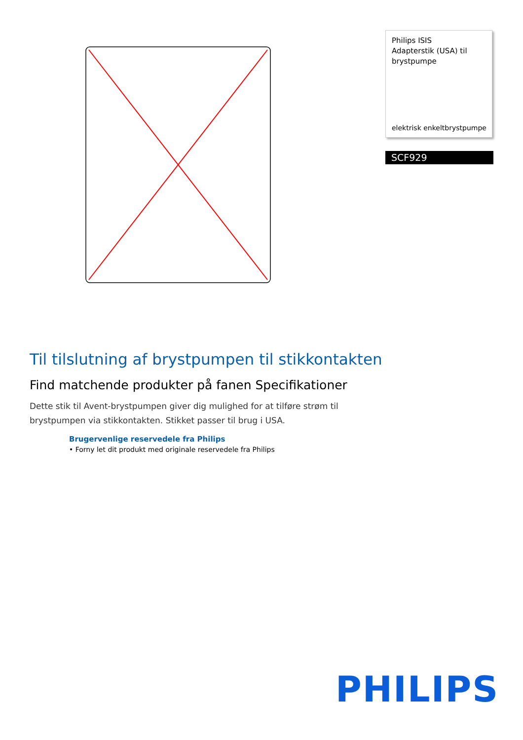Philips ISIS
Adapterstik (USA) til brystpumpe
elektrisk enkeltbrystpumpe
SCF929
Til tilslutning af brystpumpen til stikkontakten
Find matchende produkter på fanen Specifikationer
Dette stik til Avent-brystpumpen giver dig mulighed for at tilføre strøm til brystpumpen via stikkontakten. Stikket passer til brug i USA.
Brugervenlige reservedele fra Philips
• Forny let dit produkt med originale reservedele fra Philips
PHILIPS